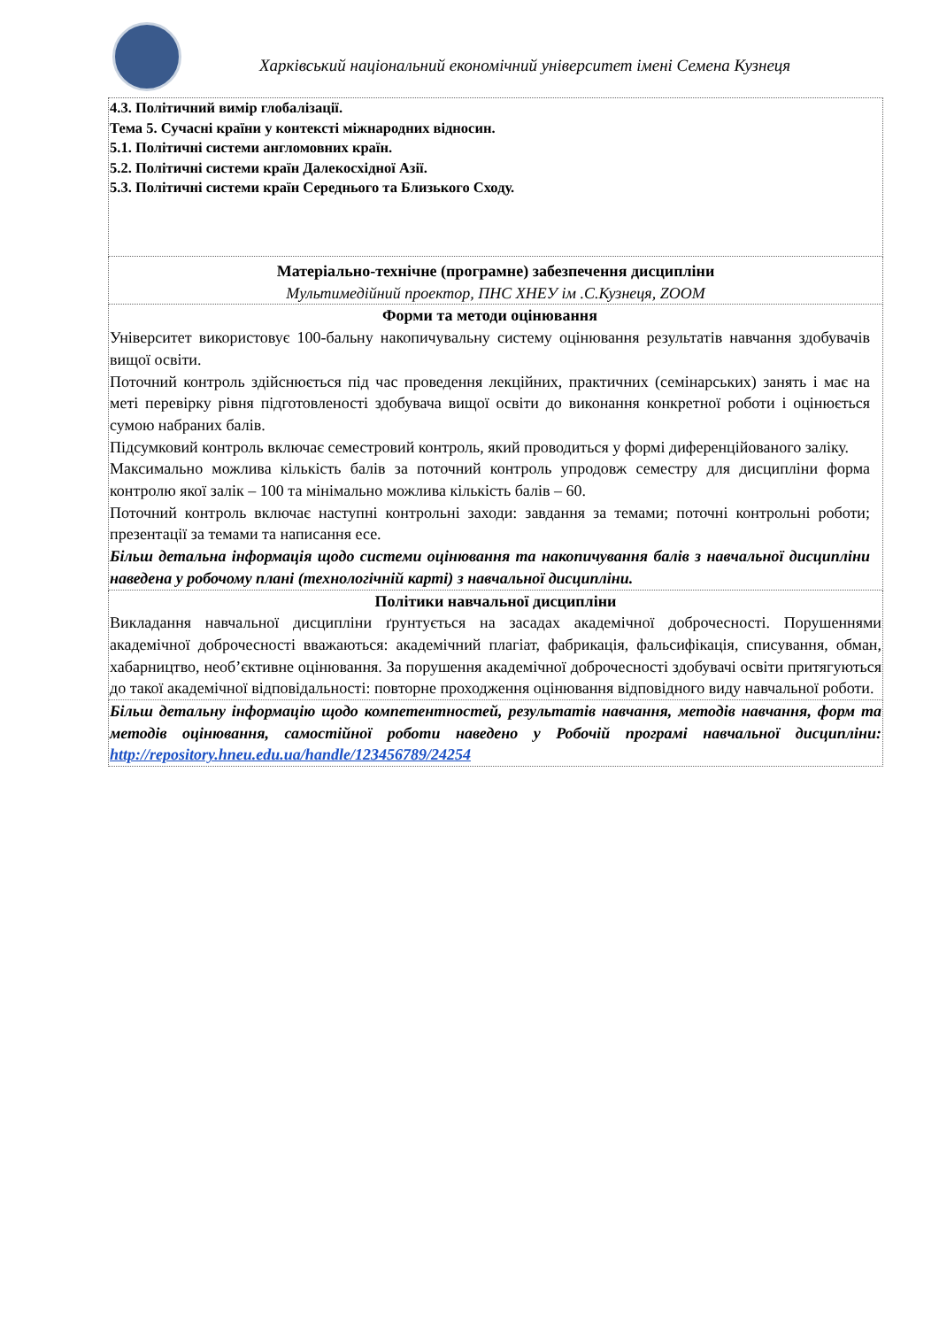Харківський національний економічний університет імені Семена Кузнеця
| 4.3. Політичний вимір глобалізації. Тема 5. Сучасні країни у контексті міжнародних відносин. 5.1. Політичні системи англомовних країн. 5.2. Політичні системи країн Далекосхідної Азії. 5.3. Політичні системи країн Середнього та Близького Сходу. |
| Матеріально-технічне (програмне) забезпечення дисципліни Мультимедійний проектор, ПНС ХНЕУ ім .С.Кузнеця, ZOOM |
| Форми та методи оцінювання Університет використовує 100-бальну накопичувальну систему оцінювання результатів навчання здобувачів вищої освіти. Поточний контроль здійснюється під час проведення лекційних, практичних (семінарських) занять і має на меті перевірку рівня підготовленості здобувача вищої освіти до виконання конкретної роботи і оцінюється сумою набраних балів. Підсумковий контроль включає семестровий контроль, який проводиться у формі диференційованого заліку. Максимально можлива кількість балів за поточний контроль упродовж семестру для дисципліни форма контролю якої залік – 100 та мінімально можлива кількість балів – 60. Поточний контроль включає наступні контрольні заходи: завдання за темами; поточні контрольні роботи; презентації за темами та написання есе. Більш детальна інформація щодо системи оцінювання та накопичування балів з навчальної дисципліни наведена у робочому плані (технологічній карті) з навчальної дисципліни. |
| Політики навчальної дисципліни Викладання навчальної дисципліни ґрунтується на засадах академічної доброчесності. Порушеннями академічної доброчесності вважаються: академічний плагіат, фабрикація, фальсифікація, списування, обман, хабарництво, необ’єктивне оцінювання. За порушення академічної доброчесності здобувачі освіти притягуються до такої академічної відповідальності: повторне проходження оцінювання відповідного виду навчальної роботи. |
| Більш детальну інформацію щодо компетентностей, результатів навчання, методів навчання, форм та методів оцінювання, самостійної роботи наведено у Робочій програмі навчальної дисципліни: http://repository.hneu.edu.ua/handle/123456789/24254 |